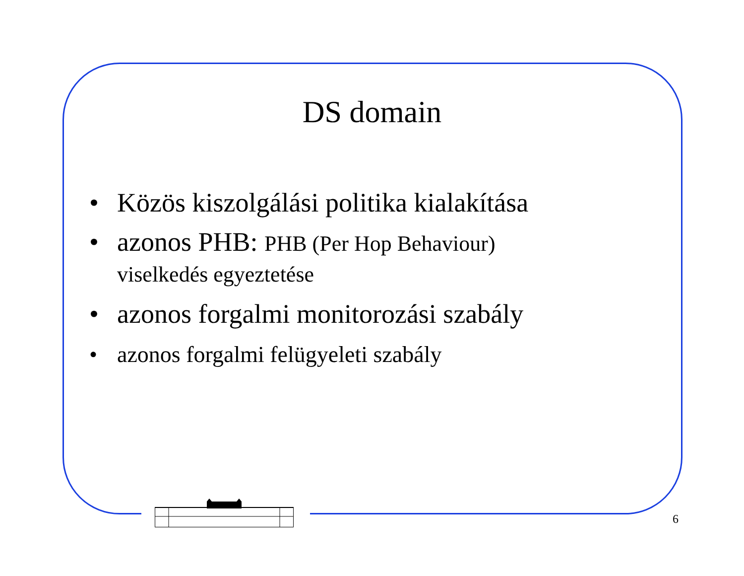DS domain
• Közös kiszolgálási politika kialakítása
• azonos PHB: PHB (Per Hop Behaviour) viselkedés egyeztetése
• azonos forgalmi monitorozási szabály
• azonos forgalmi felügyeleti szabály
6